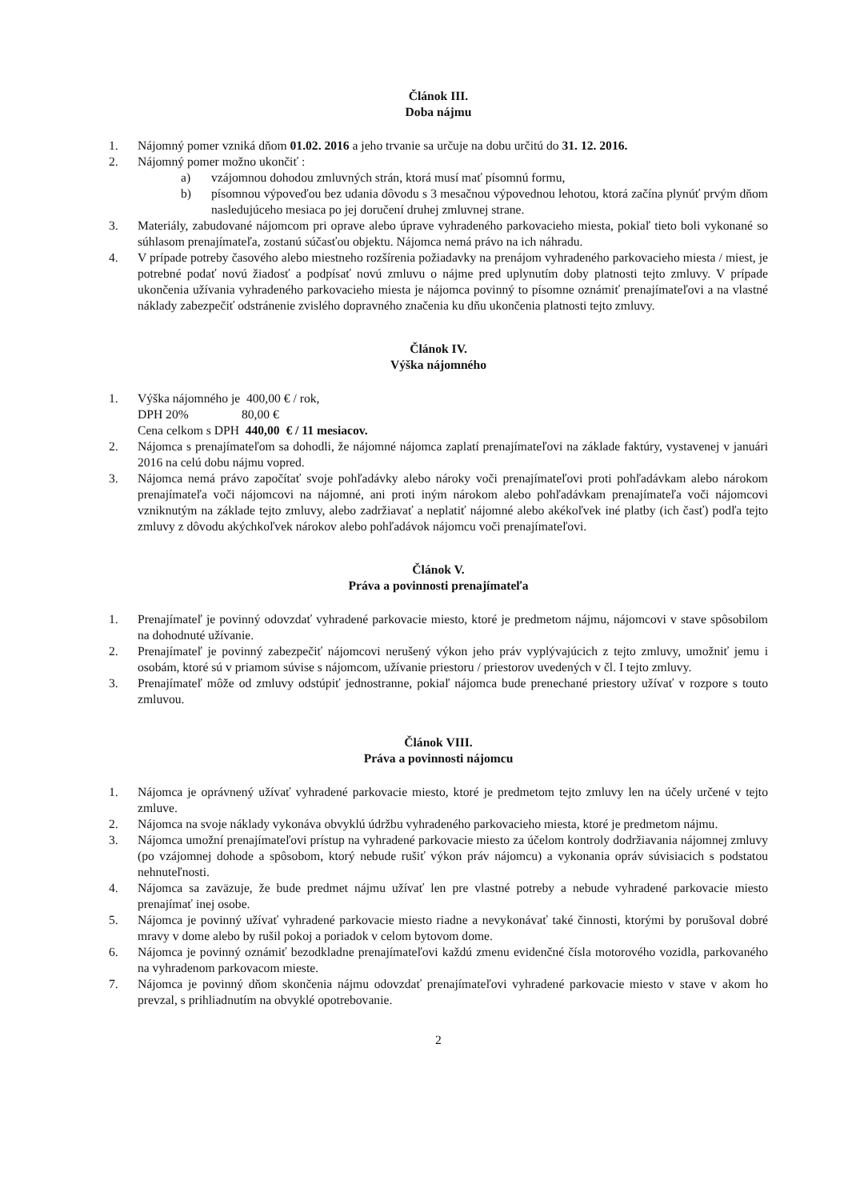Článok III.
Doba nájmu
1. Nájomný pomer vzniká dňom 01.02. 2016 a jeho trvanie sa určuje na dobu určitú do 31. 12. 2016.
2. Nájomný pomer možno ukončiť :
a) vzájomnou dohodou zmluvných strán, ktorá musí mať písomnú formu,
b) písomnou výpoveďou bez udania dôvodu s 3 mesačnou výpovednou lehotou, ktorá začína plynúť prvým dňom nasledujúceho mesiaca po jej doručení druhej zmluvnej strane.
3. Materiály, zabudované nájomcom pri oprave alebo úprave vyhradeného parkovacieho miesta, pokiaľ tieto boli vykonané so súhlasom prenajímateľa, zostanú súčasťou objektu. Nájomca nemá právo na ich náhradu.
4. V prípade potreby časového alebo miestneho rozšírenia požiadavky na prenájom vyhradeného parkovacieho miesta / miest, je potrebné podať novú žiadosť a podpísať novú zmluvu o nájme pred uplynutím doby platnosti tejto zmluvy. V prípade ukončenia užívania vyhradeného parkovacieho miesta je nájomca povinný to písomne oznámiť prenajímateľovi a na vlastné náklady zabezpečiť odstránenie zvislého dopravného značenia ku dňu ukončenia platnosti tejto zmluvy.
Článok IV.
Výška nájomného
1. Výška nájomného je 400,00 € / rok,
DPH 20% 80,00 €
Cena celkom s DPH 440,00 € / 11 mesiacov.
2. Nájomca s prenajímateľom sa dohodli, že nájomné nájomca zaplatí prenajímateľovi na základe faktúry, vystavenej v januári 2016 na celú dobu nájmu vopred.
3. Nájomca nemá právo započítať svoje pohľadávky alebo nároky voči prenajímateľovi proti pohľadávkam alebo nárokom prenajímateľa voči nájomcovi na nájomné, ani proti iným nárokom alebo pohľadávkam prenajímateľa voči nájomcovi vzniknutým na základe tejto zmluvy, alebo zadržiavať a neplatiť nájomné alebo akékoľvek iné platby (ich časť) podľa tejto zmluvy z dôvodu akýchkoľvek nárokov alebo pohľadávok nájomcu voči prenajímateľovi.
Článok V.
Práva a povinnosti prenajímateľa
1. Prenajímateľ je povinný odovzdať vyhradené parkovacie miesto, ktoré je predmetom nájmu, nájomcovi v stave spôsobilom na dohodnuté užívanie.
2. Prenajímateľ je povinný zabezpečiť nájomcovi nerušený výkon jeho práv vyplývajúcich z tejto zmluvy, umožniť jemu i osobám, ktoré sú v priamom súvise s nájomcom, užívanie priestoru / priestorov uvedených v čl. I tejto zmluvy.
3. Prenajímateľ môže od zmluvy odstúpiť jednostranne, pokiaľ nájomca bude prenechané priestory užívať v rozpore s touto zmluvou.
Článok VIII.
Práva a povinnosti nájomcu
1. Nájomca je oprávnený užívať vyhradené parkovacie miesto, ktoré je predmetom tejto zmluvy len na účely určené v tejto zmluve.
2. Nájomca na svoje náklady vykonáva obvyklú údržbu vyhradeného parkovacieho miesta, ktoré je predmetom nájmu.
3. Nájomca umožní prenajímateľovi prístup na vyhradené parkovacie miesto za účelom kontroly dodržiavania nájomnej zmluvy (po vzájomnej dohode a spôsobom, ktorý nebude rušiť výkon práv nájomcu) a vykonania opráv súvisiacich s podstatou nehnuteľnosti.
4. Nájomca sa zaväzuje, že bude predmet nájmu užívať len pre vlastné potreby a nebude vyhradené parkovacie miesto prenajímať inej osobe.
5. Nájomca je povinný užívať vyhradené parkovacie miesto riadne a nevykonávať také činnosti, ktorými by porušoval dobré mravy v dome alebo by rušil pokoj a poriadok v celom bytovom dome.
6. Nájomca je povinný oznámiť bezodkladne prenajímateľovi každú zmenu evidenčné čísla motorového vozidla, parkovaného na vyhradenom parkovacom mieste.
7. Nájomca je povinný dňom skončenia nájmu odovzdať prenajímateľovi vyhradené parkovacie miesto v stave v akom ho prevzal, s prihliadnutím na obvyklé opotrebovanie.
2